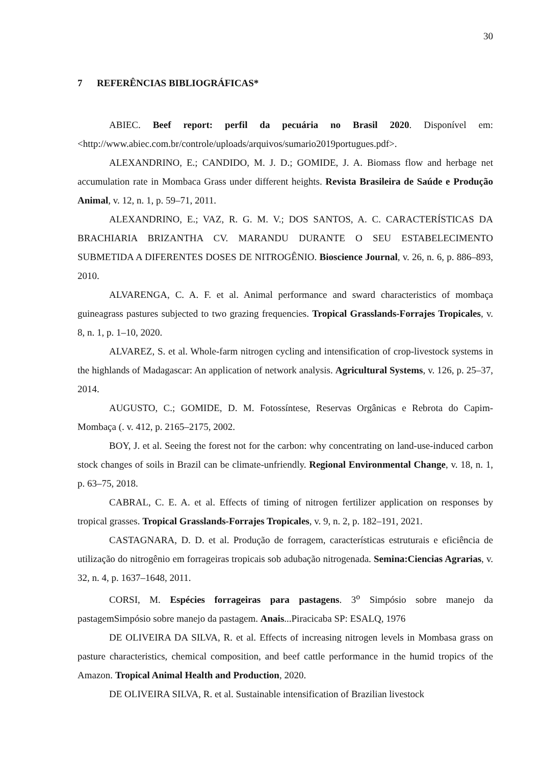30
7 REFERÊNCIAS BIBLIOGRÁFICAS*
ABIEC. Beef report: perfil da pecuária no Brasil 2020. Disponível em: <http://www.abiec.com.br/controle/uploads/arquivos/sumario2019portugues.pdf>.
ALEXANDRINO, E.; CANDIDO, M. J. D.; GOMIDE, J. A. Biomass flow and herbage net accumulation rate in Mombaca Grass under different heights. Revista Brasileira de Saúde e Produção Animal, v. 12, n. 1, p. 59–71, 2011.
ALEXANDRINO, E.; VAZ, R. G. M. V.; DOS SANTOS, A. C. CARACTERÍSTICAS DA BRACHIARIA BRIZANTHA CV. MARANDU DURANTE O SEU ESTABELECIMENTO SUBMETIDA A DIFERENTES DOSES DE NITROGÊNIO. Bioscience Journal, v. 26, n. 6, p. 886–893, 2010.
ALVARENGA, C. A. F. et al. Animal performance and sward characteristics of mombaça guineagrass pastures subjected to two grazing frequencies. Tropical Grasslands-Forrajes Tropicales, v. 8, n. 1, p. 1–10, 2020.
ALVAREZ, S. et al. Whole-farm nitrogen cycling and intensification of crop-livestock systems in the highlands of Madagascar: An application of network analysis. Agricultural Systems, v. 126, p. 25–37, 2014.
AUGUSTO, C.; GOMIDE, D. M. Fotossíntese, Reservas Orgânicas e Rebrota do Capim-Mombaça (. v. 412, p. 2165–2175, 2002.
BOY, J. et al. Seeing the forest not for the carbon: why concentrating on land-use-induced carbon stock changes of soils in Brazil can be climate-unfriendly. Regional Environmental Change, v. 18, n. 1, p. 63–75, 2018.
CABRAL, C. E. A. et al. Effects of timing of nitrogen fertilizer application on responses by tropical grasses. Tropical Grasslands-Forrajes Tropicales, v. 9, n. 2, p. 182–191, 2021.
CASTAGNARA, D. D. et al. Produção de forragem, características estruturais e eficiência de utilização do nitrogênio em forrageiras tropicais sob adubação nitrogenada. Semina:Ciencias Agrarias, v. 32, n. 4, p. 1637–1648, 2011.
CORSI, M. Espécies forrageiras para pastagens. 3<sup>o</sup> Simpósio sobre manejo da pastagemSimpósio sobre manejo da pastagem. Anais...Piracicaba SP: ESALQ, 1976
DE OLIVEIRA DA SILVA, R. et al. Effects of increasing nitrogen levels in Mombasa grass on pasture characteristics, chemical composition, and beef cattle performance in the humid tropics of the Amazon. Tropical Animal Health and Production, 2020.
DE OLIVEIRA SILVA, R. et al. Sustainable intensification of Brazilian livestock